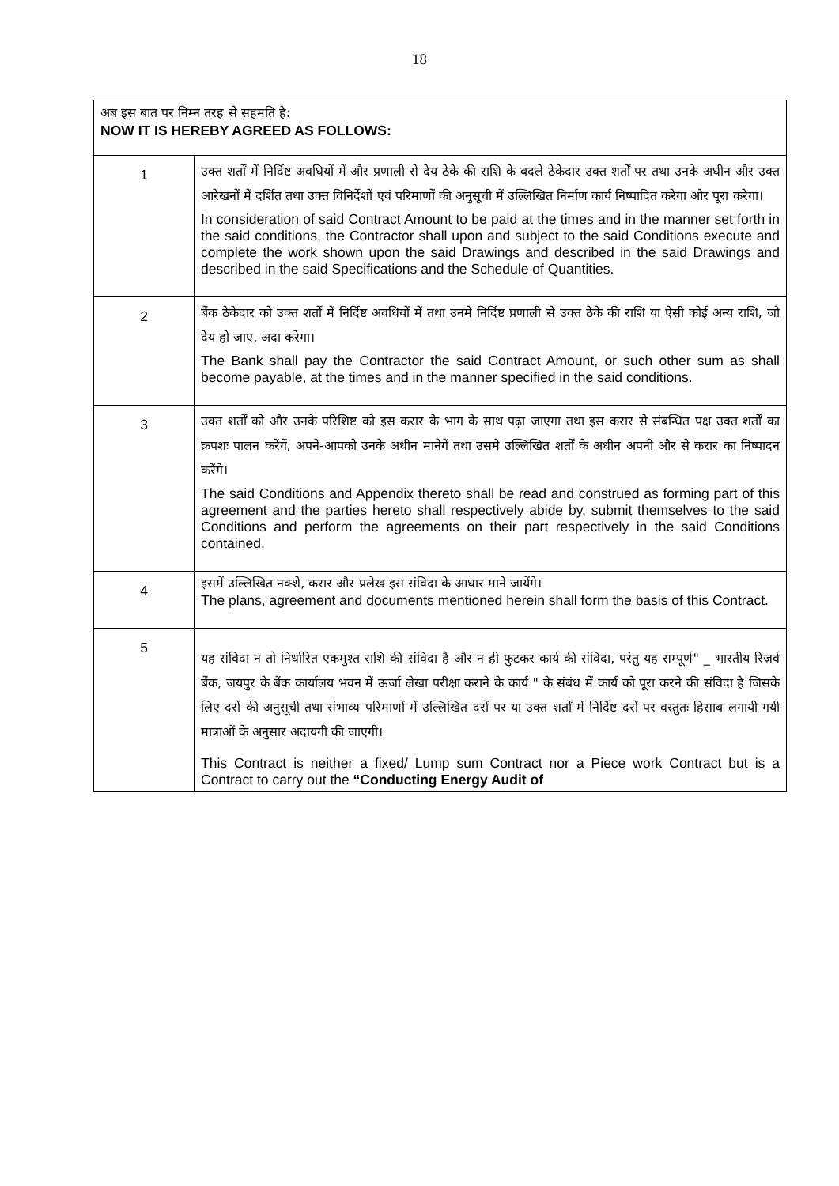18
| अब इस बात पर निम्न तरह से सहमति है: NOW IT IS HEREBY AGREED AS FOLLOWS: | |
| 1 | उक्त शर्तों में निर्दिष्ट अवधियों में और प्रणाली से देय ठेके की राशि के बदले ठेकेदार उक्त शर्तों पर तथा उनके अधीन और उक्त आरेखनों में दर्शित तथा उक्त विनिर्देशों एवं परिमाणों की अनुसूची में उल्लिखित निर्माण कार्य निष्पादित करेगा और पूरा करेगा। In consideration of said Contract Amount to be paid at the times and in the manner set forth in the said conditions, the Contractor shall upon and subject to the said Conditions execute and complete the work shown upon the said Drawings and described in the said Drawings and described in the said Specifications and the Schedule of Quantities. |
| 2 | बैंक ठेकेदार को उक्त शर्तों में निर्दिष्ट अवधियों में तथा उनमे निर्दिष्ट प्रणाली से उक्त ठेके की राशि या ऐसी कोई अन्य राशि, जो देय हो जाए, अदा करेगा। The Bank shall pay the Contractor the said Contract Amount, or such other sum as shall become payable, at the times and in the manner specified in the said conditions. |
| 3 | उक्त शर्तों को और उनके परिशिष्ट को इस करार के भाग के साथ पढ़ा जाएगा तथा इस करार से संबन्धित पक्ष उक्त शर्तों का क्रपशः पालन करेंगें, अपने-आपको उनके अधीन मानेगें तथा उसमे उल्लिखित शर्तों के अधीन अपनी और से करार का निष्पादन करेंगे। The said Conditions and Appendix thereto shall be read and construed as forming part of this agreement and the parties hereto shall respectively abide by, submit themselves to the said Conditions and perform the agreements on their part respectively in the said Conditions contained. |
| 4 | इसमें उल्लिखित नक्शे, करार और प्रलेख इस संविदा के आधार माने जायेंगे। The plans, agreement and documents mentioned herein shall form the basis of this Contract. |
| 5 | यह संविदा न तो निर्धारित एकमुश्त राशि की संविदा है और न ही फुटकर कार्य की संविदा, परंतु यह सम्पूर्ण" _ भारतीय रिज़र्व बैंक, जयपुर के बैंक कार्यालय भवन में ऊर्जा लेखा परीक्षा कराने के कार्य " के संबंध में कार्य को पूरा करने की संविदा है जिसके लिए दरों की अनुसूची तथा संभाव्य परिमाणों में उल्लिखित दरों पर या उक्त शर्तों में निर्दिष्ट दरों पर वस्तुतः हिसाब लगायी गयी मात्राओं के अनुसार अदायगी की जाएगी। This Contract is neither a fixed/ Lump sum Contract nor a Piece work Contract but is a Contract to carry out the “Conducting Energy Audit of |